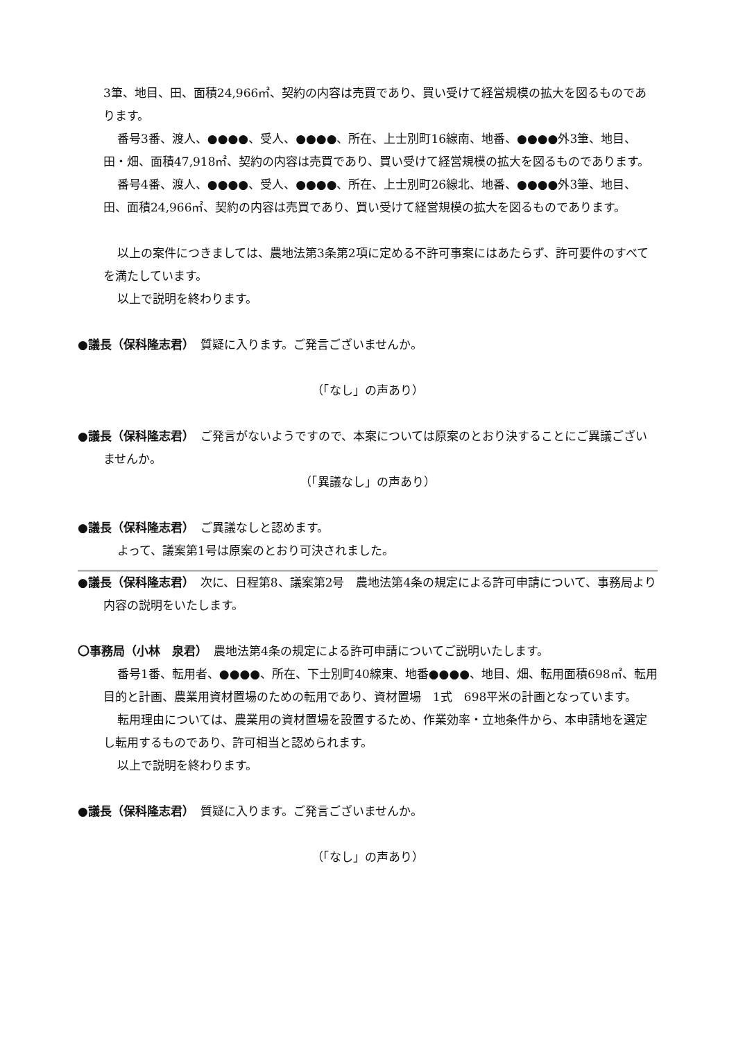3筆、地目、田、面積24,966㎡、契約の内容は売買であり、買い受けて経営規模の拡大を図るものであります。
番号3番、渡人、●●●●、受人、●●●●、所在、上士別町16線南、地番、●●●●外3筆、地目、田・畑、面積47,918㎡、契約の内容は売買であり、買い受けて経営規模の拡大を図るものであります。
番号4番、渡人、●●●●、受人、●●●●、所在、上士別町26線北、地番、●●●●外3筆、地目、田、面積24,966㎡、契約の内容は売買であり、買い受けて経営規模の拡大を図るものであります。
以上の案件につきましては、農地法第3条第2項に定める不許可事案にはあたらず、許可要件のすべてを満たしています。
以上で説明を終わります。
●議長（保科隆志君）　質疑に入ります。ご発言ございませんか。
（「なし」の声あり）
●議長（保科隆志君）　ご発言がないようですので、本案については原案のとおり決することにご異議ございませんか。
（「異議なし」の声あり）
●議長（保科隆志君）　ご異議なしと認めます。
よって、議案第1号は原案のとおり可決されました。
●議長（保科隆志君）　次に、日程第8、議案第2号　農地法第4条の規定による許可申請について、事務局より内容の説明をいたします。
〇事務局（小林　泉君）　農地法第4条の規定による許可申請についてご説明いたします。
番号1番、転用者、●●●●、所在、下士別町40線東、地番●●●●、地目、畑、転用面積698㎡、転用目的と計画、農業用資材置場のための転用であり、資材置場　1式　698平米の計画となっています。
転用理由については、農業用の資材置場を設置するため、作業効率・立地条件から、本申請地を選定し転用するものであり、許可相当と認められます。
以上で説明を終わります。
●議長（保科隆志君）　質疑に入ります。ご発言ございませんか。
（「なし」の声あり）